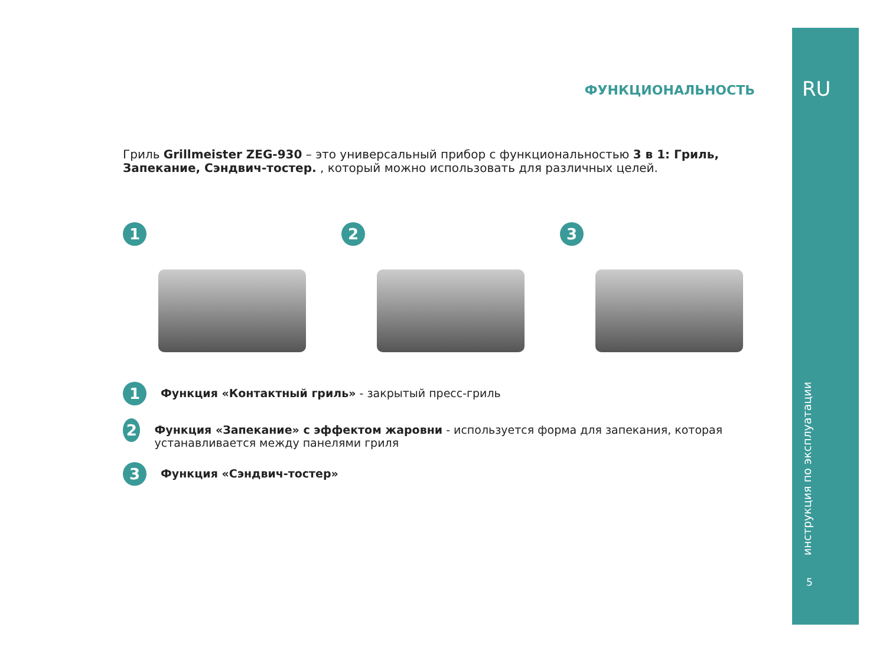RU
инструкция по эксплуатации
5
ФУНКЦИОНАЛЬНОСТЬ
Гриль Grillmeister ZEG-930 – это универсальный прибор с функциональностью 3 в 1: Гриль, Запекание, Сэндвич-тостер. , который можно использовать для различных целей.
1 2 3
1
Функция «Контактный гриль» - закрытый пресс-гриль
2
Функция «Запекание» с эффектом жаровни - используется форма для запекания, которая устанавливается между панелями гриля
3
Функция «Сэндвич-тостер»